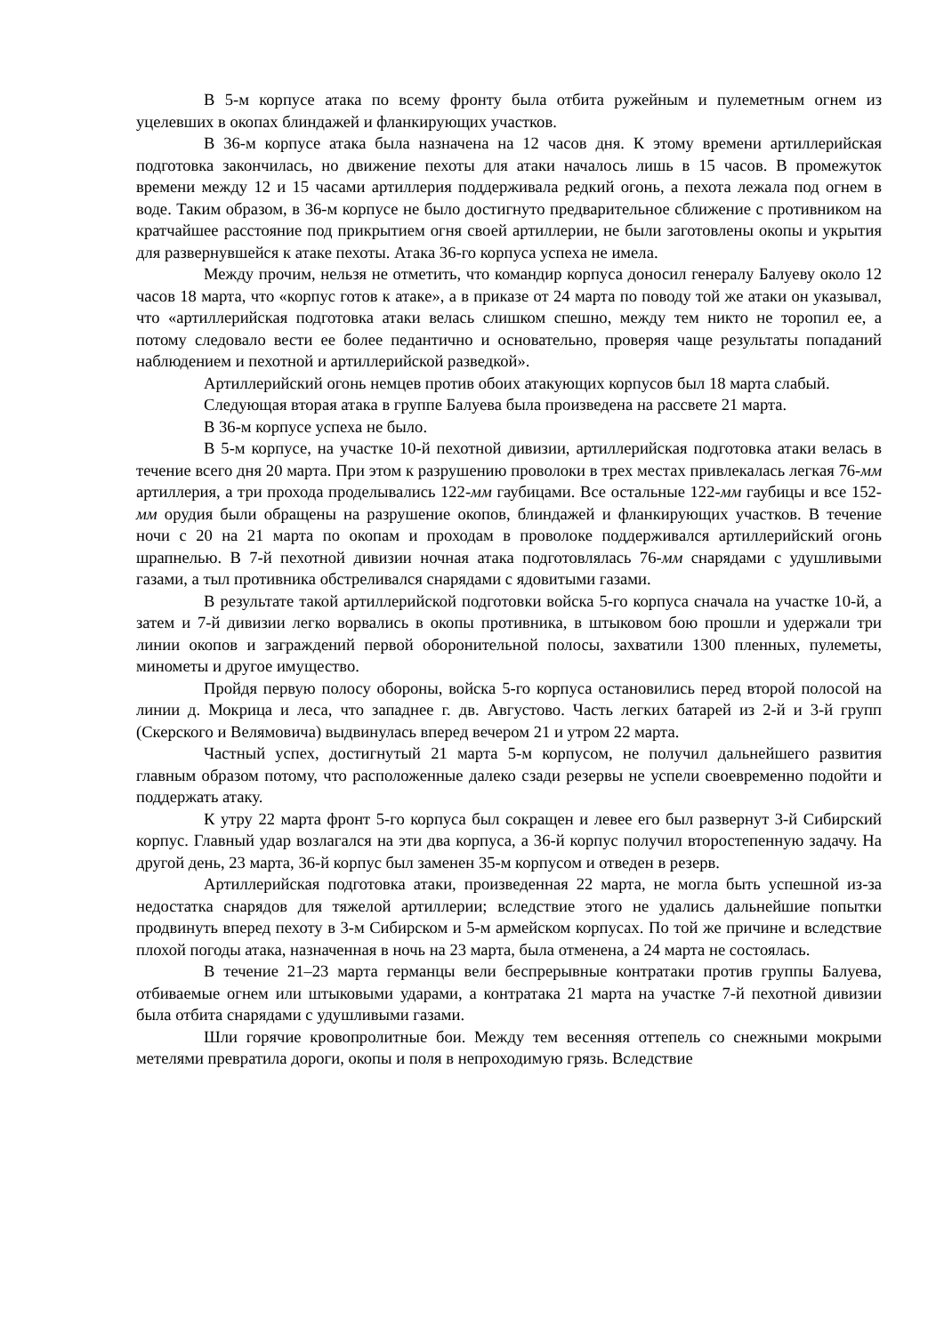В 5-м корпусе атака по всему фронту была отбита ружейным и пулеметным огнем из уцелевших в окопах блиндажей и фланкирующих участков.
В 36-м корпусе атака была назначена на 12 часов дня. К этому времени артиллерийская подготовка закончилась, но движение пехоты для атаки началось лишь в 15 часов. В промежуток времени между 12 и 15 часами артиллерия поддерживала редкий огонь, а пехота лежала под огнем в воде. Таким образом, в 36-м корпусе не было достигнуто предварительное сближение с противником на кратчайшее расстояние под прикрытием огня своей артиллерии, не были заготовлены окопы и укрытия для развернувшейся к атаке пехоты. Атака 36-го корпуса успеха не имела.
Между прочим, нельзя не отметить, что командир корпуса доносил генералу Балуеву около 12 часов 18 марта, что «корпус готов к атаке», а в приказе от 24 марта по поводу той же атаки он указывал, что «артиллерийская подготовка атаки велась слишком спешно, между тем никто не торопил ее, а потому следовало вести ее более педантично и основательно, проверяя чаще результаты попаданий наблюдением и пехотной и артиллерийской разведкой».
Артиллерийский огонь немцев против обоих атакующих корпусов был 18 марта слабый.
Следующая вторая атака в группе Балуева была произведена на рассвете 21 марта.
В 36-м корпусе успеха не было.
В 5-м корпусе, на участке 10-й пехотной дивизии, артиллерийская подготовка атаки велась в течение всего дня 20 марта. При этом к разрушению проволоки в трех местах привлекалась легкая 76-мм артиллерия, а три прохода проделывались 122-мм гаубицами. Все остальные 122-мм гаубицы и все 152-мм орудия были обращены на разрушение окопов, блиндажей и фланкирующих участков. В течение ночи с 20 на 21 марта по окопам и проходам в проволоке поддерживался артиллерийский огонь шрапнелью. В 7-й пехотной дивизии ночная атака подготовлялась 76-мм снарядами с удушливыми газами, а тыл противника обстреливался снарядами с ядовитыми газами.
В результате такой артиллерийской подготовки войска 5-го корпуса сначала на участке 10-й, а затем и 7-й дивизии легко ворвались в окопы противника, в штыковом бою прошли и удержали три линии окопов и заграждений первой оборонительной полосы, захватили 1300 пленных, пулеметы, минометы и другое имущество.
Пройдя первую полосу обороны, войска 5-го корпуса остановились перед второй полосой на линии д. Мокрица и леса, что западнее г. дв. Августово. Часть легких батарей из 2-й и 3-й групп (Скерского и Велямовича) выдвинулась вперед вечером 21 и утром 22 марта.
Частный успех, достигнутый 21 марта 5-м корпусом, не получил дальнейшего развития главным образом потому, что расположенные далеко сзади резервы не успели своевременно подойти и поддержать атаку.
К утру 22 марта фронт 5-го корпуса был сокращен и левее его был развернут 3-й Сибирский корпус. Главный удар возлагался на эти два корпуса, а 36-й корпус получил второстепенную задачу. На другой день, 23 марта, 36-й корпус был заменен 35-м корпусом и отведен в резерв.
Артиллерийская подготовка атаки, произведенная 22 марта, не могла быть успешной из-за недостатка снарядов для тяжелой артиллерии; вследствие этого не удались дальнейшие попытки продвинуть вперед пехоту в 3-м Сибирском и 5-м армейском корпусах. По той же причине и вследствие плохой погоды атака, назначенная в ночь на 23 марта, была отменена, а 24 марта не состоялась.
В течение 21–23 марта германцы вели беспрерывные контратаки против группы Балуева, отбиваемые огнем или штыковыми ударами, а контратака 21 марта на участке 7-й пехотной дивизии была отбита снарядами с удушливыми газами.
Шли горячие кровопролитные бои. Между тем весенняя оттепель со снежными мокрыми метелями превратила дороги, окопы и поля в непроходимую грязь. Вследствие